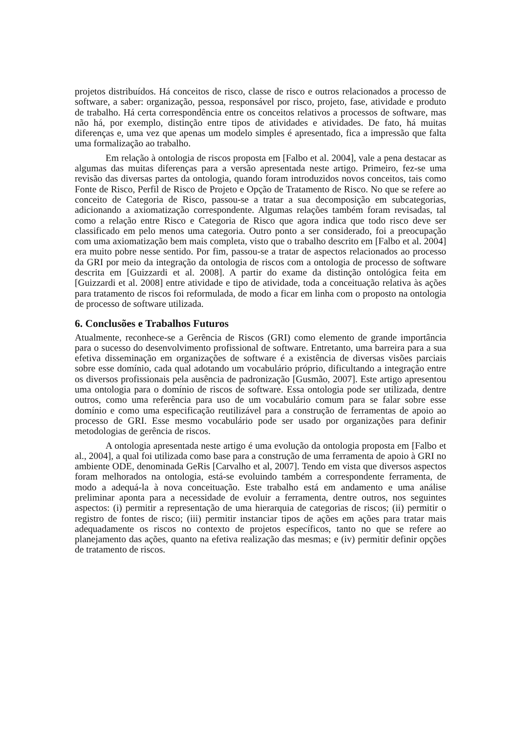projetos distribuídos. Há conceitos de risco, classe de risco e outros relacionados a processo de software, a saber: organização, pessoa, responsável por risco, projeto, fase, atividade e produto de trabalho. Há certa correspondência entre os conceitos relativos a processos de software, mas não há, por exemplo, distinção entre tipos de atividades e atividades. De fato, há muitas diferenças e, uma vez que apenas um modelo simples é apresentado, fica a impressão que falta uma formalização ao trabalho.
Em relação à ontologia de riscos proposta em [Falbo et al. 2004], vale a pena destacar as algumas das muitas diferenças para a versão apresentada neste artigo. Primeiro, fez-se uma revisão das diversas partes da ontologia, quando foram introduzidos novos conceitos, tais como Fonte de Risco, Perfil de Risco de Projeto e Opção de Tratamento de Risco. No que se refere ao conceito de Categoria de Risco, passou-se a tratar a sua decomposição em subcategorias, adicionando a axiomatização correspondente. Algumas relações também foram revisadas, tal como a relação entre Risco e Categoria de Risco que agora indica que todo risco deve ser classificado em pelo menos uma categoria. Outro ponto a ser considerado, foi a preocupação com uma axiomatização bem mais completa, visto que o trabalho descrito em [Falbo et al. 2004] era muito pobre nesse sentido. Por fim, passou-se a tratar de aspectos relacionados ao processo da GRI por meio da integração da ontologia de riscos com a ontologia de processo de software descrita em [Guizzardi et al. 2008]. A partir do exame da distinção ontológica feita em [Guizzardi et al. 2008] entre atividade e tipo de atividade, toda a conceituação relativa às ações para tratamento de riscos foi reformulada, de modo a ficar em linha com o proposto na ontologia de processo de software utilizada.
6. Conclusões e Trabalhos Futuros
Atualmente, reconhece-se a Gerência de Riscos (GRI) como elemento de grande importância para o sucesso do desenvolvimento profissional de software. Entretanto, uma barreira para a sua efetiva disseminação em organizações de software é a existência de diversas visões parciais sobre esse domínio, cada qual adotando um vocabulário próprio, dificultando a integração entre os diversos profissionais pela ausência de padronização [Gusmão, 2007]. Este artigo apresentou uma ontologia para o domínio de riscos de software. Essa ontologia pode ser utilizada, dentre outros, como uma referência para uso de um vocabulário comum para se falar sobre esse domínio e como uma especificação reutilizável para a construção de ferramentas de apoio ao processo de GRI. Esse mesmo vocabulário pode ser usado por organizações para definir metodologias de gerência de riscos.
A ontologia apresentada neste artigo é uma evolução da ontologia proposta em [Falbo et al., 2004], a qual foi utilizada como base para a construção de uma ferramenta de apoio à GRI no ambiente ODE, denominada GeRis [Carvalho et al, 2007]. Tendo em vista que diversos aspectos foram melhorados na ontologia, está-se evoluindo também a correspondente ferramenta, de modo a adequá-la à nova conceituação. Este trabalho está em andamento e uma análise preliminar aponta para a necessidade de evoluir a ferramenta, dentre outros, nos seguintes aspectos: (i) permitir a representação de uma hierarquia de categorias de riscos; (ii) permitir o registro de fontes de risco; (iii) permitir instanciar tipos de ações em ações para tratar mais adequadamente os riscos no contexto de projetos específicos, tanto no que se refere ao planejamento das ações, quanto na efetiva realização das mesmas; e (iv) permitir definir opções de tratamento de riscos.